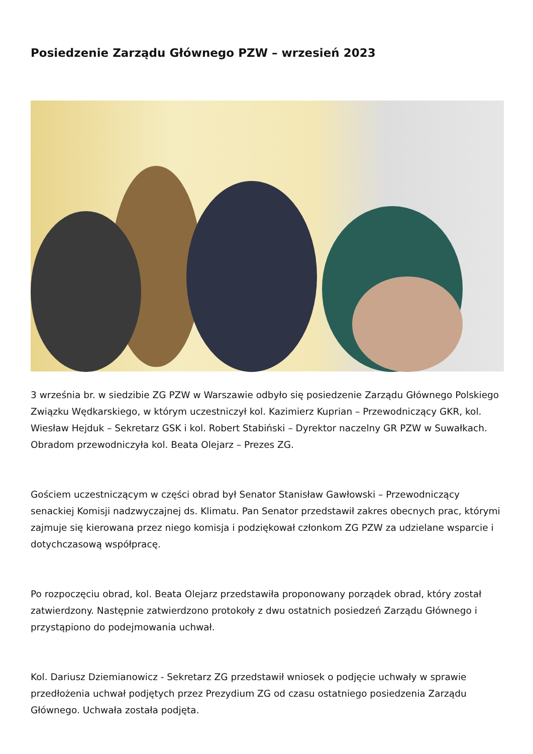Posiedzenie Zarządu Głównego PZW – wrzesień 2023
3 września br. w siedzibie ZG PZW w Warszawie odbyło się posiedzenie Zarządu Głównego Polskiego Związku Wędkarskiego, w którym uczestniczył kol. Kazimierz Kuprian – Przewodniczący GKR, kol. Wiesław Hejduk – Sekretarz GSK i kol. Robert Stabiński – Dyrektor naczelny GR PZW w Suwałkach. Obradom przewodniczyła kol. Beata Olejarz – Prezes ZG.
Gościem uczestniczącym w części obrad był Senator Stanisław Gawłowski – Przewodniczący senackiej Komisji nadzwyczajnej ds. Klimatu. Pan Senator przedstawił zakres obecnych prac, którymi zajmuje się kierowana przez niego komisja i podziękował członkom ZG PZW za udzielane wsparcie i dotychczasową współpracę.
Po rozpoczęciu obrad, kol. Beata Olejarz przedstawiła proponowany porządek obrad, który został zatwierdzony. Następnie zatwierdzono protokoły z dwu ostatnich posiedzeń Zarządu Głównego i przystąpiono do podejmowania uchwał.
Kol. Dariusz Dziemianowicz - Sekretarz ZG przedstawił wniosek o podjęcie uchwały w sprawie przedłożenia uchwał podjętych przez Prezydium ZG od czasu ostatniego posiedzenia Zarządu Głównego. Uchwała została podjęta.